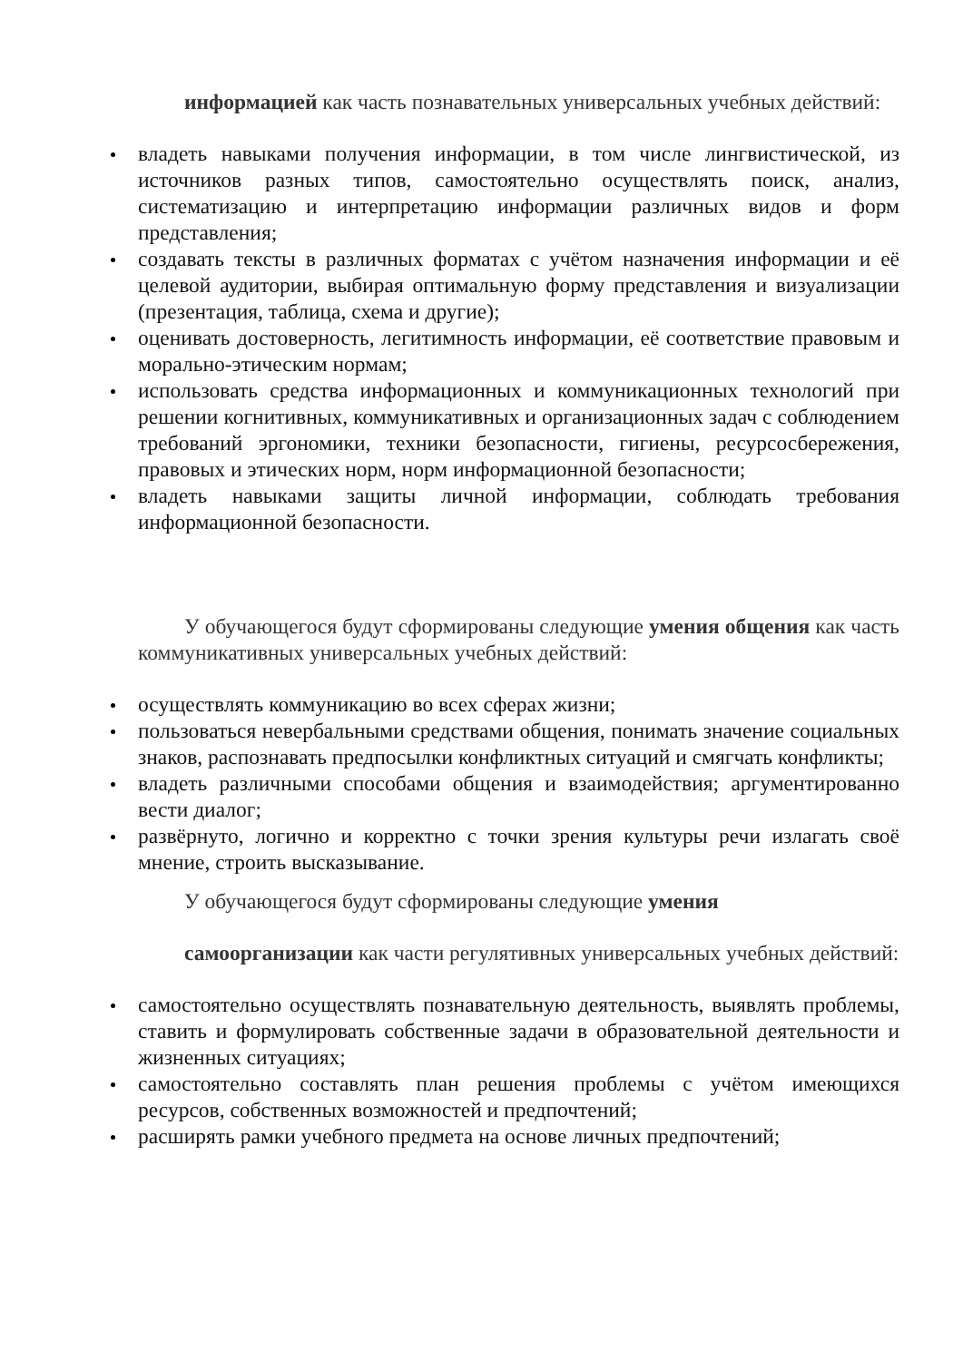информацией как часть познавательных универсальных учебных действий:
владеть навыками получения информации, в том числе лингвистической, из источников разных типов, самостоятельно осуществлять поиск, анализ, систематизацию и интерпретацию информации различных видов и форм представления;
создавать тексты в различных форматах с учётом назначения информации и её целевой аудитории, выбирая оптимальную форму представления и визуализации (презентация, таблица, схема и другие);
оценивать достоверность, легитимность информации, её соответствие правовым и морально-этическим нормам;
использовать средства информационных и коммуникационных технологий при решении когнитивных, коммуникативных и организационных задач с соблюдением требований эргономики, техники безопасности, гигиены, ресурсосбережения, правовых и этических норм, норм информационной безопасности;
владеть навыками защиты личной информации, соблюдать требования информационной безопасности.
У обучающегося будут сформированы следующие умения общения как часть коммуникативных универсальных учебных действий:
осуществлять коммуникацию во всех сферах жизни;
пользоваться невербальными средствами общения, понимать значение социальных знаков, распознавать предпосылки конфликтных ситуаций и смягчать конфликты;
владеть различными способами общения и взаимодействия; аргументированно вести диалог;
развёрнуто, логично и корректно с точки зрения культуры речи излагать своё мнение, строить высказывание.
У обучающегося будут сформированы следующие умения
самоорганизации как части регулятивных универсальных учебных действий:
самостоятельно осуществлять познавательную деятельность, выявлять проблемы, ставить и формулировать собственные задачи в образовательной деятельности и жизненных ситуациях;
самостоятельно составлять план решения проблемы с учётом имеющихся ресурсов, собственных возможностей и предпочтений;
расширять рамки учебного предмета на основе личных предпочтений;